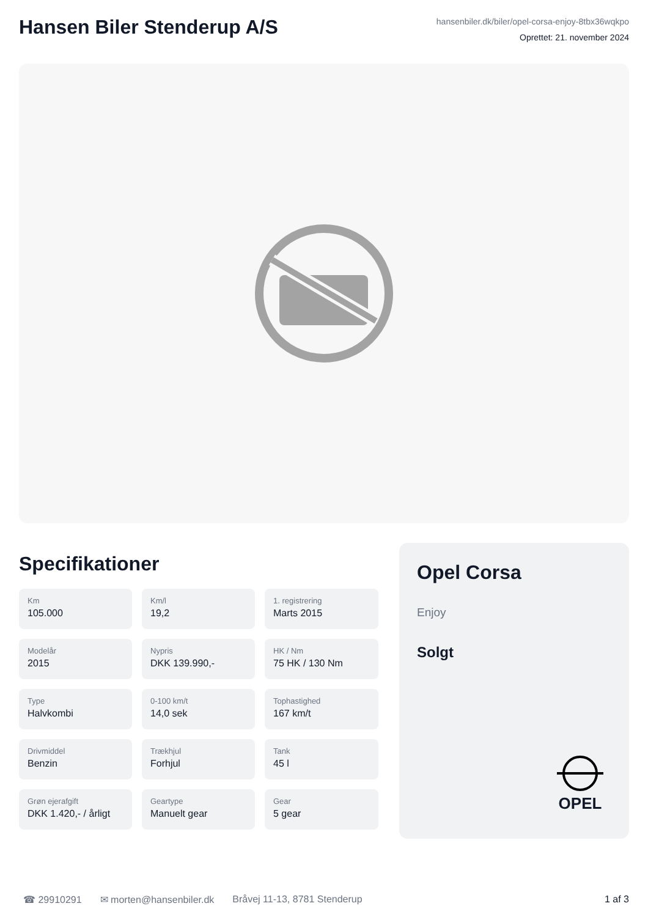Hansen Biler Stenderup A/S
hansenbiler.dk/biler/opel-corsa-enjoy-8tbx36wqkpo
Oprettet: 21. november 2024
Specifikationer
Km
105.000
Km/l
19,2
1. registrering
Marts 2015
Modelår
2015
Nypris
DKK 139.990,-
HK / Nm
75 HK / 130 Nm
Type
Halvkombi
0-100 km/t
14,0 sek
Tophastighed
167 km/t
Drivmiddel
Benzin
Trækhjul
Forhjul
Tank
45 l
Grøn ejerafgift
DKK 1.420,- / årligt
Geartype
Manuelt gear
Gear
5 gear
Opel Corsa
Enjoy
Solgt
OPEL
☎ 29910291 ✉ morten@hansenbiler.dk Bråvej 11-13, 8781 Stenderup 1 af 3